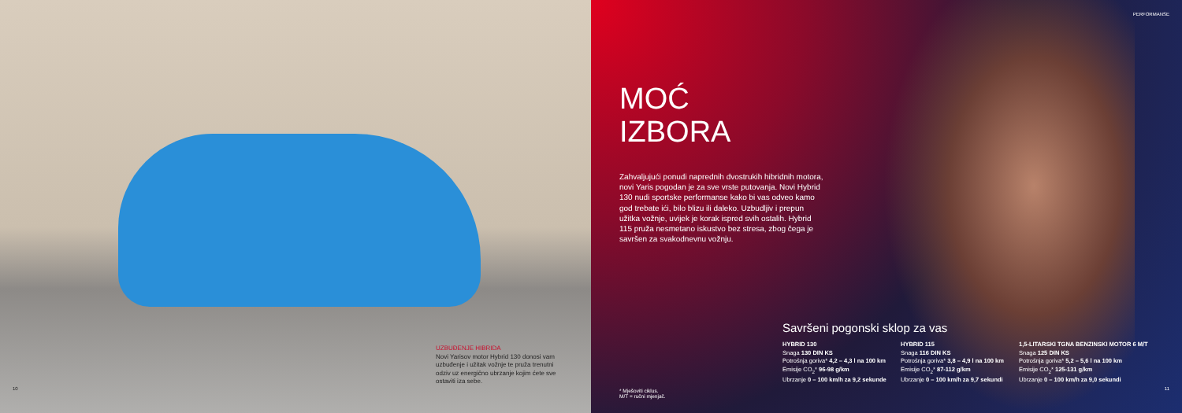UZBUĐENJE HIBRIDA
Novi Yarisov motor Hybrid 130 donosi vam uzbuđenje i užitak vožnje te pruža trenutni odziv uz energično ubrzanje kojim ćete sve ostaviti iza sebe.
10
PERFORMANSE
MOĆ
IZBORA
Zahvaljujući ponudi naprednih dvostrukih hibridnih motora, novi Yaris pogodan je za sve vrste putovanja. Novi Hybrid 130 nudi sportske performanse kako bi vas odveo kamo god trebate ići, bilo blizu ili daleko. Uzbudljiv i prepun užitka vožnje, uvijek je korak ispred svih ostalih. Hybrid 115 pruža nesmetano iskustvo bez stresa, zbog čega je savršen za svakodnevnu vožnju.
Savršeni pogonski sklop za vas
HYBRID 130
Snaga 130 DIN KS
Potrošnja goriva* 4,2 – 4,3 l na 100 km
Emisije CO<sub>2</sub>* 96-98 g/km
Ubrzanje 0 – 100 km/h za 9,2 sekunde
HYBRID 115
Snaga 116 DIN KS
Potrošnja goriva* 3,8 – 4,9 l na 100 km
Emisije CO<sub>2</sub>* 87-112 g/km
Ubrzanje 0 – 100 km/h za 9,7 sekundi
1,5-LITARSKI TGNA BENZINSKI MOTOR 6 M/T
Snaga 125 DIN KS
Potrošnja goriva* 5,2 – 5,6 l na 100 km
Emisije CO<sub>2</sub>* 125-131 g/km
Ubrzanje 0 – 100 km/h za 9,0 sekundi
* Mješoviti ciklus.
M/T = ručni mjenjač.
11